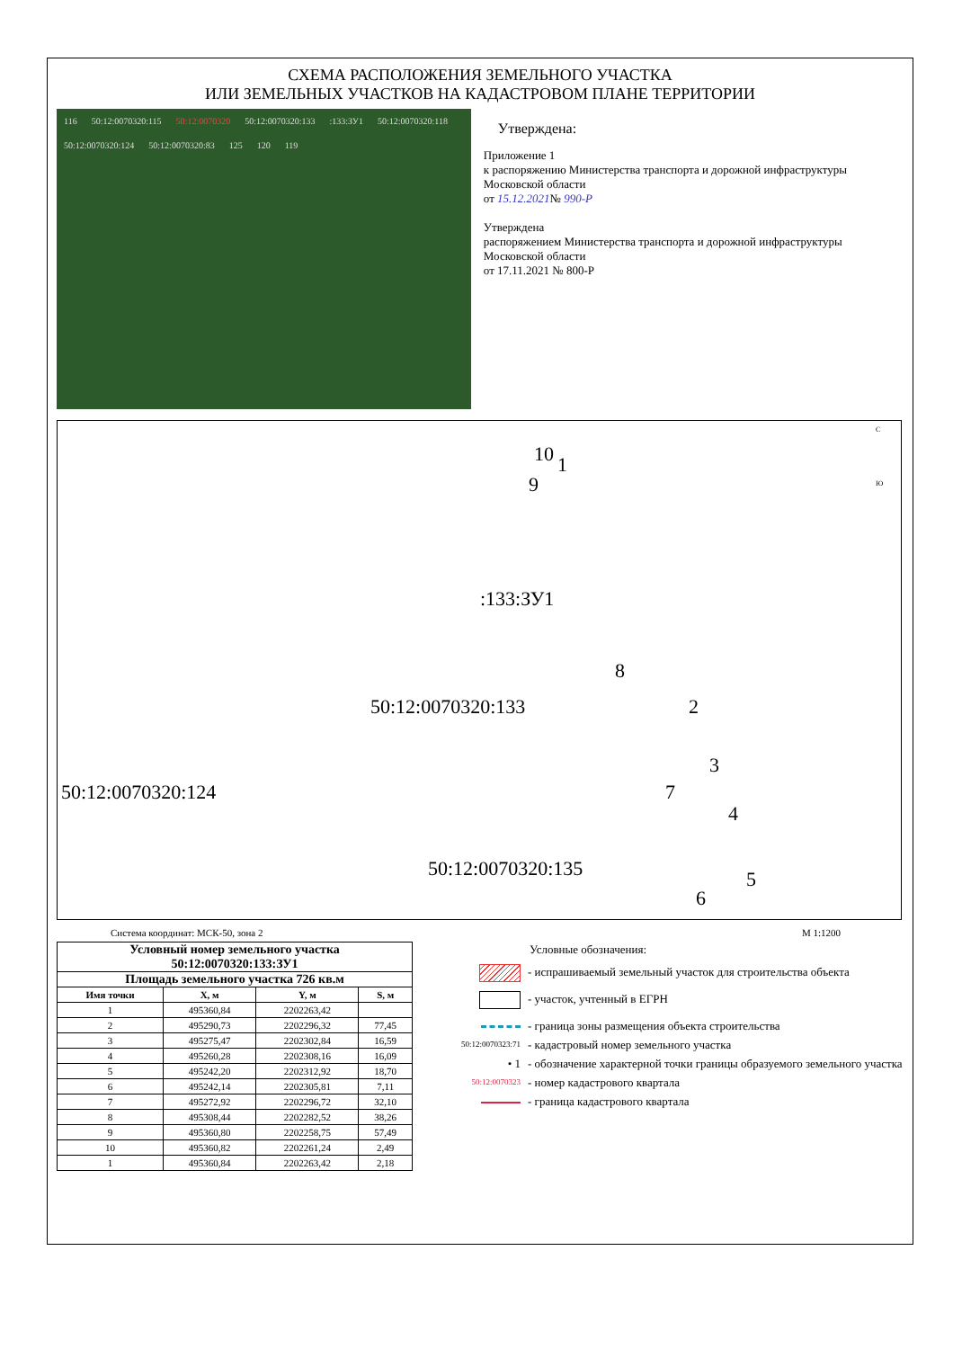СХЕМА РАСПОЛОЖЕНИЯ ЗЕМЕЛЬНОГО УЧАСТКА
ИЛИ ЗЕМЕЛЬНЫХ УЧАСТКОВ НА КАДАСТРОВОМ ПЛАНЕ ТЕРРИТОРИИ
116 50:12:0070320:115 50:12:0070320 50:12:0070320:133:133:ЗУ1 50:12:0070320:118 50:12:0070320:124 50:12:0070320:83 125 120 119
Утверждена:
Приложение 1
к распоряжению Министерства транспорта и дорожной инфраструктуры Московской области
от 15.12.2021№ 990-Р
Утверждена
распоряжением Министерства транспорта и дорожной инфраструктуры Московской области
от 17.11.2021 № 800-Р
10 1
9
:133:ЗУ1
8
50:12:0070320:133 2
50:12:0070320:124
3
7
4
50:12:0070320:135 5
6
С
Ю
Система координат: МСК-50, зона 2 М 1:1200
| Условный номер земельного участка 50:12:0070320:133:ЗУ1 | | | |
| --- | --- | --- | --- |
| Площадь земельного участка 726 кв.м | | | |
| Имя точки | X, м | Y, м | S, м |
| 1 | 495360,84 | 2202263,42 | |
| 2 | 495290,73 | 2202296,32 | 77,45 |
| 3 | 495275,47 | 2202302,84 | 16,59 |
| 4 | 495260,28 | 2202308,16 | 16,09 |
| 5 | 495242,20 | 2202312,92 | 18,70 |
| 6 | 495242,14 | 2202305,81 | 7,11 |
| 7 | 495272,92 | 2202296,72 | 32,10 |
| 8 | 495308,44 | 2202282,52 | 38,26 |
| 9 | 495360,80 | 2202258,75 | 57,49 |
| 10 | 495360,82 | 2202261,24 | 2,49 |
| 1 | 495360,84 | 2202263,42 | 2,18 |
Условные обозначения:
- испрашиваемый земельный участок для строительства объекта
- участок, учтенный в ЕГРН
- граница зоны размещения объекта строительства
50:12:0070323:71 - кадастровый номер земельного участка
• 1 - обозначение характерной точки границы образуемого земельного участка
50:12:0070323 - номер кадастрового квартала
- граница кадастрового квартала